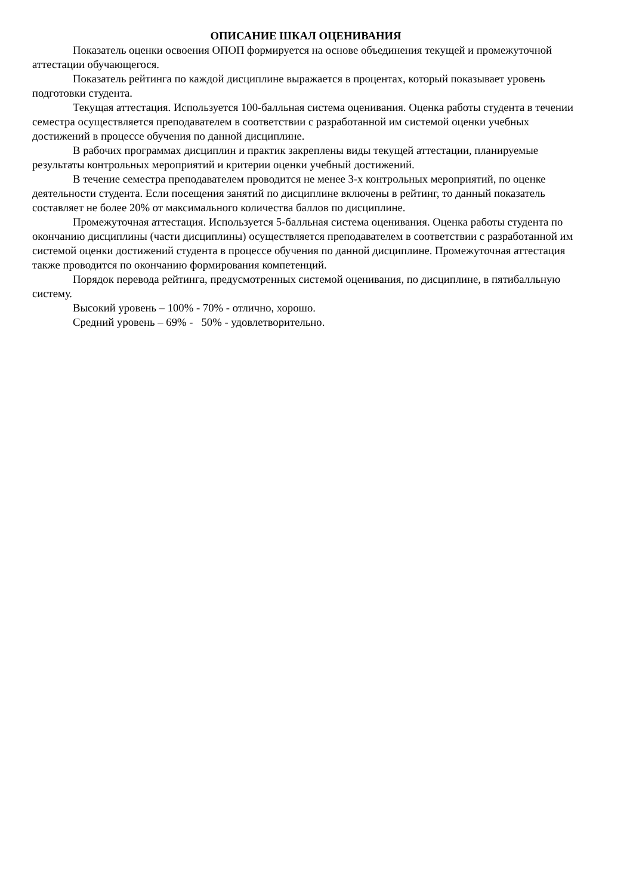ОПИСАНИЕ ШКАЛ ОЦЕНИВАНИЯ
Показатель оценки освоения ОПОП формируется на основе объединения текущей и промежуточной аттестации обучающегося.
Показатель рейтинга по каждой дисциплине выражается в процентах, который показывает уровень подготовки студента.
Текущая аттестация. Используется 100-балльная система оценивания. Оценка работы студента в течении семестра осуществляется преподавателем в соответствии с разработанной им системой оценки учебных достижений в процессе обучения по данной дисциплине.
В рабочих программах дисциплин и практик закреплены виды текущей аттестации, планируемые результаты контрольных мероприятий и критерии оценки учебный достижений.
В течение семестра преподавателем проводится не менее 3-х контрольных мероприятий, по оценке деятельности студента. Если посещения занятий по дисциплине включены в рейтинг, то данный показатель составляет не более 20% от максимального количества баллов по дисциплине.
Промежуточная аттестация. Используется 5-балльная система оценивания. Оценка работы студента по окончанию дисциплины (части дисциплины) осуществляется преподавателем в соответствии с разработанной им системой оценки достижений студента в процессе обучения по данной дисциплине. Промежуточная аттестация также проводится по окончанию формирования компетенций.
Порядок перевода рейтинга, предусмотренных системой оценивания, по дисциплине, в пятибалльную систему.
Высокий уровень – 100% - 70% - отлично, хорошо.
Средний уровень – 69% - 50% - удовлетворительно.